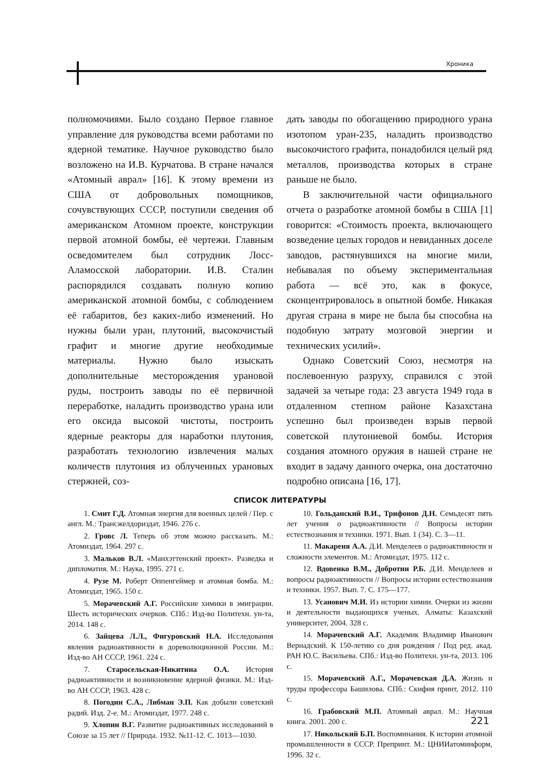Хроника
полномочиями. Было создано Первое главное управление для руководства всеми работами по ядерной тематике. Научное руководство было возложено на И.В. Курчатова. В стране начался «Атомный аврал» [16]. К этому времени из США от добровольных помощников, сочувствующих СССР, поступили сведения об американском Атомном проекте, конструкции первой атомной бомбы, её чертежи. Главным осведомителем был сотрудник Лосс-Аламосской лаборатории. И.В. Сталин распорядился создавать полную копию американской атомной бомбы, с соблюдением её габаритов, без каких-либо изменений. Но нужны были уран, плутоний, высокочистый графит и многие другие необходимые материалы. Нужно было изыскать дополнительные месторождения урановой руды, построить заводы по её первичной переработке, наладить производство урана или его оксида высокой чистоты, построить ядерные реакторы для наработки плутония, разработать технологию извлечения малых количеств плутония из облученных урановых стержней, соз-
дать заводы по обогащению природного урана изотопом уран-235, наладить производство высокочистого графита, понадобился целый ряд металлов, производства которых в стране раньше не было.
В заключительной части официального отчета о разработке атомной бомбы в США [1] говорится: «Стоимость проекта, включающего возведение целых городов и невиданных доселе заводов, растянувшихся на многие мили, небывалая по объему экспериментальная работа — всё это, как в фокусе, сконцентрировалось в опытной бомбе. Никакая другая страна в мире не была бы способна на подобную затрату мозговой энергии и технических усилий».
Однако Советский Союз, несмотря на послевоенную разруху, справился с этой задачей за четыре года: 23 августа 1949 года в отдаленном степном районе Казахстана успешно был произведен взрыв первой советской плутониевой бомбы. История создания атомного оружия в нашей стране не входит в задачу данного очерка, она достаточно подробно описана [16, 17].
СПИСОК ЛИТЕРАТУРЫ
1. Смит Г.Д. Атомная энергия для военных целей / Пер. с англ. М.: Трансжелдориздат, 1946. 276 с.
2. Гровс Л. Теперь об этом можно рассказать. М.: Атомиздат, 1964. 297 с.
3. Мальков В.Л. «Манхэттенский проект». Разведка и дипломатия. М.: Наука, 1995. 271 с.
4. Рузе М. Роберт Оппенгеймер и атомная бомба. М.: Атомиздат, 1965. 150 с.
5. Морачевский А.Г. Российские химики в эмиграции. Шесть исторических очерков. СПб.: Изд-во Политехн. ун-та, 2014. 148 с.
6. Зайцева Л.Л., Фигуровский Н.А. Исследования явления радиоактивности в дореволюционной России. М.: Изд-во АН СССР, 1961. 224 с.
7. Старосельская-Никитина О.А. История радиоактивности и возникновение ядерной физики. М.: Изд-во АН СССР, 1963. 428 с.
8. Погодин С.А., Либман Э.П. Как добыли советский радий. Изд. 2-е. М.: Атомиздат, 1977. 248 с.
9. Хлопин В.Г. Развитие радиоактивных исследований в Союзе за 15 лет // Природа. 1932. №11-12. С. 1013—1030.
10. Гольданский В.И., Трифонов Д.Н. Семьдесят пять лет учения о радиоактивности // Вопросы истории естествознания и техники. 1971. Вып. 1 (34). С. 3—11.
11. Макареня А.А. Д.И. Менделеев о радиоактивности и сложности элементов. М.: Атомиздат, 1975. 112 с.
12. Вдовенко В.М., Добротин Р.Б. Д.И. Менделеев и вопросы радиоактивности // Вопросы истории естествознания и техники. 1957. Вып. 7. С. 175—177.
13. Усанович М.И. Из истории химии. Очерки из жизни и деятельности выдающихся ученых. Алматы: Казахский университет, 2004. 328 с.
14. Морачевский А.Г. Академик Владимир Иванович Вернадский. К 150-летию со дня рождения / Под ред. акад. РАН Ю.С. Васильева. СПб.: Изд-во Политехн. ун-та, 2013. 106 с.
15. Морачевский А.Г., Морачевская Д.А. Жизнь и труды профессора Башилова. СПб.: Скифия принт, 2012. 110 с.
16. Грабовский М.П. Атомный аврал. М.: Научная книга. 2001. 200 с.
17. Никольский Б.П. Воспоминания. К истории атомной промышленности в СССР. Препринт. М.: ЦНИИатоминформ, 1996. 32 с.
221